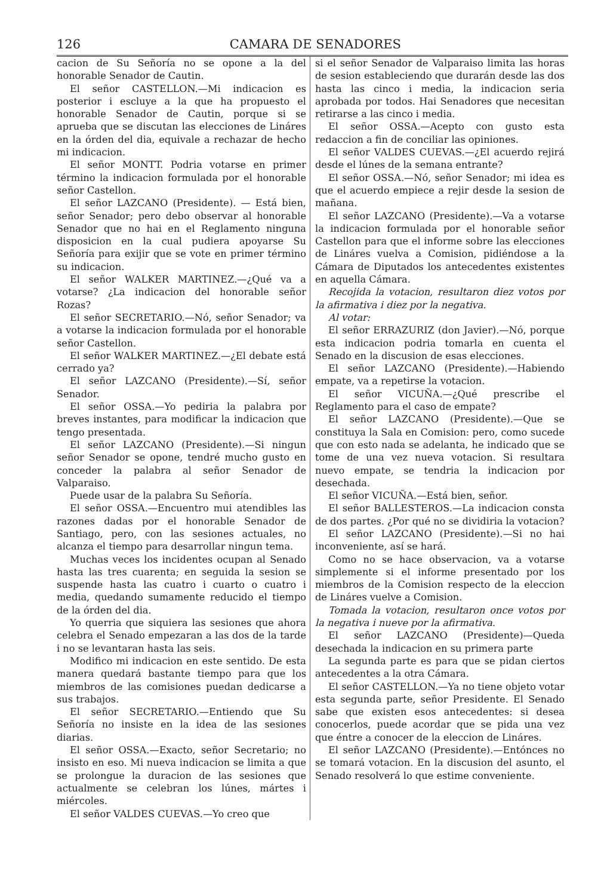126 CAMARA DE SENADORES
cacion de Su Señoría no se opone a la del honorable Senador de Cautin.
El señor CASTELLON.—Mi indicacion es posterior i escluye a la que ha propuesto el honorable Senador de Cautin, porque si se aprueba que se discutan las elecciones de Lináres en la órden del dia, equivale a rechazar de hecho mi indicacion.
El señor MONTT. Podria votarse en primer término la indicacion formulada por el honorable señor Castellon.
El señor LAZCANO (Presidente). — Está bien, señor Senador; pero debo observar al honorable Senador que no hai en el Reglamento ninguna disposicion en la cual pudiera apoyarse Su Señoría para exijir que se vote en primer término su indicacion.
El señor WALKER MARTINEZ.—¿Qué va a votarse? ¿La indicacion del honorable señor Rozas?
El señor SECRETARIO.—Nó, señor Senador; va a votarse la indicacion formulada por el honorable señor Castellon.
El señor WALKER MARTINEZ.—¿El debate está cerrado ya?
El señor LAZCANO (Presidente).—Sí, señor Senador.
El señor OSSA.—Yo pediria la palabra por breves instantes, para modificar la indicacion que tengo presentada.
El señor LAZCANO (Presidente).—Si ningun señor Senador se opone, tendré mucho gusto en conceder la palabra al señor Senador de Valparaiso.
Puede usar de la palabra Su Señoría.
El señor OSSA.—Encuentro mui atendibles las razones dadas por el honorable Senador de Santiago, pero, con las sesiones actuales, no alcanza el tiempo para desarrollar ningun tema.
Muchas veces los incidentes ocupan al Senado hasta las tres cuarenta; en seguida la sesion se suspende hasta las cuatro i cuarto o cuatro i media, quedando sumamente reducido el tiempo de la órden del dia.
Yo querria que siquiera las sesiones que ahora celebra el Senado empezaran a las dos de la tarde i no se levantaran hasta las seis.
Modifico mi indicacion en este sentido. De esta manera quedará bastante tiempo para que los miembros de las comisiones puedan dedicarse a sus trabajos.
El señor SECRETARIO.—Entiendo que Su Señoría no insiste en la idea de las sesiones diarias.
El señor OSSA.—Exacto, señor Secretario; no insisto en eso. Mi nueva indicacion se limita a que se prolongue la duracion de las sesiones que actualmente se celebran los lúnes, mártes i miércoles.
El señor VALDES CUEVAS.—Yo creo que
si el señor Senador de Valparaiso limita las horas de sesion estableciendo que durarán desde las dos hasta las cinco i media, la indicacion seria aprobada por todos. Hai Senadores que necesitan retirarse a las cinco i media.
El señor OSSA.—Acepto con gusto esta redaccion a fin de conciliar las opiniones.
El señor VALDES CUEVAS.—¿El acuerdo rejirá desde el lúnes de la semana entrante?
El señor OSSA.—Nó, señor Senador; mi idea es que el acuerdo empiece a rejir desde la sesion de mañana.
El señor LAZCANO (Presidente).—Va a votarse la indicacion formulada por el honorable señor Castellon para que el informe sobre las elecciones de Lináres vuelva a Comision, pidiéndose a la Cámara de Diputados los antecedentes existentes en aquella Cámara.
Recojida la votacion, resultaron diez votos por la afirmativa i diez por la negativa.
Al votar:
El señor ERRAZURIZ (don Javier).—Nó, porque esta indicacion podria tomarla en cuenta el Senado en la discusion de esas elecciones.
El señor LAZCANO (Presidente).—Habiendo empate, va a repetirse la votacion.
El señor VICUÑA.—¿Qué prescribe el Reglamento para el caso de empate?
El señor LAZCANO (Presidente).—Que se constituya la Sala en Comision: pero, como sucede que con esto nada se adelanta, he indicado que se tome de una vez nueva votacion. Si resultara nuevo empate, se tendria la indicacion por desechada.
El señor VICUÑA.—Está bien, señor.
El señor BALLESTEROS.—La indicacion consta de dos partes. ¿Por qué no se dividiria la votacion?
El señor LAZCANO (Presidente).—Si no hai inconveniente, así se hará.
Como no se hace observacion, va a votarse simplemente si el informe presentado por los miembros de la Comision respecto de la eleccion de Lináres vuelve a Comision.
Tomada la votacion, resultaron once votos por la negativa i nueve por la afirmativa.
El señor LAZCANO (Presidente)—Queda desechada la indicacion en su primera parte
La segunda parte es para que se pidan ciertos antecedentes a la otra Cámara.
El señor CASTELLON.—Ya no tiene objeto votar esta segunda parte, señor Presidente. El Senado sabe que existen esos antecedentes: si desea conocerlos, puede acordar que se pida una vez que éntre a conocer de la eleccion de Lináres.
El señor LAZCANO (Presidente).—Entónces no se tomará votacion. En la discusion del asunto, el Senado resolverá lo que estime conveniente.